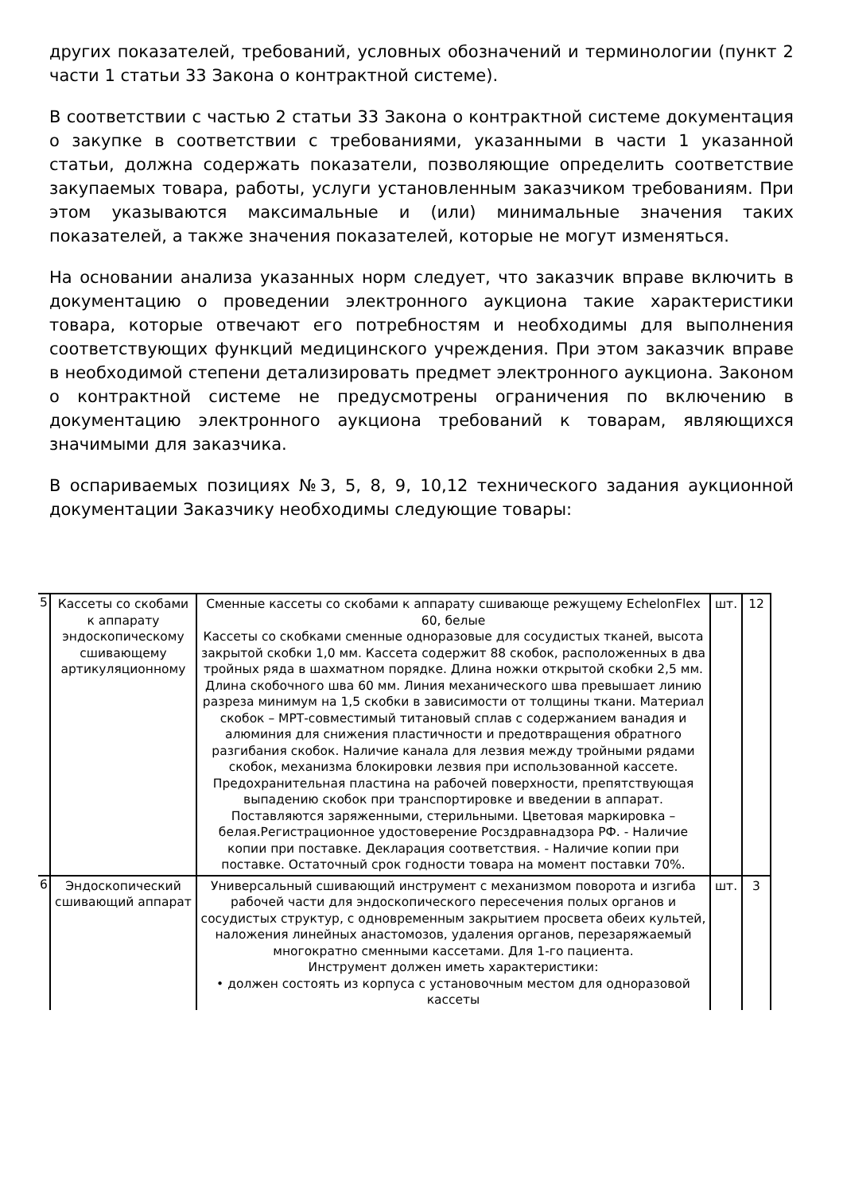других показателей, требований, условных обозначений и терминологии (пункт 2 части 1 статьи 33 Закона о контрактной системе).
В соответствии с частью 2 статьи 33 Закона о контрактной системе документация о закупке в соответствии с требованиями, указанными в части 1 указанной статьи, должна содержать показатели, позволяющие определить соответствие закупаемых товара, работы, услуги установленным заказчиком требованиям. При этом указываются максимальные и (или) минимальные значения таких показателей, а также значения показателей, которые не могут изменяться.
На основании анализа указанных норм следует, что заказчик вправе включить в документацию о проведении электронного аукциона такие характеристики товара, которые отвечают его потребностям и необходимы для выполнения соответствующих функций медицинского учреждения. При этом заказчик вправе в необходимой степени детализировать предмет электронного аукциона. Законом о контрактной системе не предусмотрены ограничения по включению в документацию электронного аукциона требований к товарам, являющихся значимыми для заказчика.
В оспариваемых позициях №3, 5, 8, 9, 10,12 технического задания аукционной документации Заказчику необходимы следующие товары:
| 5 | Кассеты со скобами к аппарату эндоскопическому сшивающему артикуляционному | Сменные кассеты со скобами к аппарату сшивающе режущему EchelonFlex 60, белые Кассеты со скобками сменные одноразовые для сосудистых тканей, высота закрытой скобки 1,0 мм. Кассета содержит 88 скобок, расположенных в два тройных ряда в шахматном порядке. Длина ножки открытой скобки 2,5 мм. Длина скобочного шва 60 мм. Линия механического шва превышает линию разреза минимум на 1,5 скобки в зависимости от толщины ткани. Материал скобок – МРТ-совместимый титановый сплав с содержанием ванадия и алюминия для снижения пластичности и предотвращения обратного разгибания скобок. Наличие канала для лезвия между тройными рядами скобок, механизма блокировки лезвия при использованной кассете. Предохранительная пластина на рабочей поверхности, препятствующая выпадению скобок при транспортировке и введении в аппарат. Поставляются заряженными, стерильными. Цветовая маркировка – белая.Регистрационное удостоверение Росздравнадзора РФ. - Наличие копии при поставке. Декларация соответствия. - Наличие копии при поставке. Остаточный срок годности товара на момент поставки 70%. | шт. | 12 |
| 6 | Эндоскопический сшивающий аппарат | Универсальный сшивающий инструмент с механизмом поворота и изгиба рабочей части для эндоскопического пересечения полых органов и сосудистых структур, с одновременным закрытием просвета обеих культей, наложения линейных анастомозов, удаления органов, перезаряжаемый многократно сменными кассетами. Для 1-го пациента. Инструмент должен иметь характеристики: • должен состоять из корпуса с установочным местом для одноразовой кассеты | шт. | 3 |